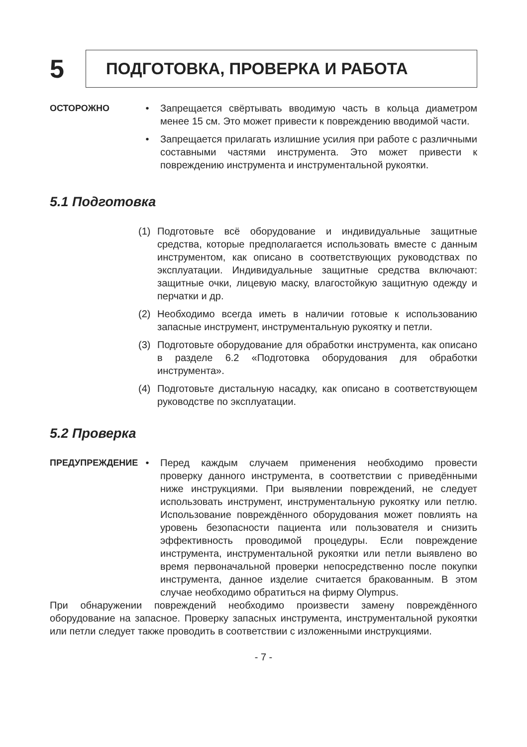5
ПОДГОТОВКА, ПРОВЕРКА И РАБОТА
ОСТОРОЖНО • Запрещается свёртывать вводимую часть в кольца диаметром менее 15 см. Это может привести к повреждению вводимой части.
• Запрещается прилагать излишние усилия при работе с различными составными частями инструмента. Это может привести к повреждению инструмента и инструментальной рукоятки.
5.1 Подготовка
(1) Подготовьте всё оборудование и индивидуальные защитные средства, которые предполагается использовать вместе с данным инструментом, как описано в соответствующих руководствах по эксплуатации. Индивидуальные защитные средства включают: защитные очки, лицевую маску, влагостойкую защитную одежду и перчатки и др.
(2) Необходимо всегда иметь в наличии готовые к использованию запасные инструмент, инструментальную рукоятку и петли.
(3) Подготовьте оборудование для обработки инструмента, как описано в разделе 6.2 «Подготовка оборудования для обработки инструмента».
(4) Подготовьте дистальную насадку, как описано в соответствующем руководстве по эксплуатации.
5.2 Проверка
ПРЕДУПРЕЖДЕНИЕ • Перед каждым случаем применения необходимо провести проверку данного инструмента, в соответствии с приведёнными ниже инструкциями. При выявлении повреждений, не следует использовать инструмент, инструментальную рукоятку или петлю. Использование повреждённого оборудования может повлиять на уровень безопасности пациента или пользователя и снизить эффективность проводимой процедуры. Если повреждение инструмента, инструментальной рукоятки или петли выявлено во время первоначальной проверки непосредственно после покупки инструмента, данное изделие считается бракованным. В этом случае необходимо обратиться на фирму Olympus.
При обнаружении повреждений необходимо произвести замену повреждённого оборудование на запасное. Проверку запасных инструмента, инструментальной рукоятки или петли следует также проводить в соответствии с изложенными инструкциями.
- 7 -